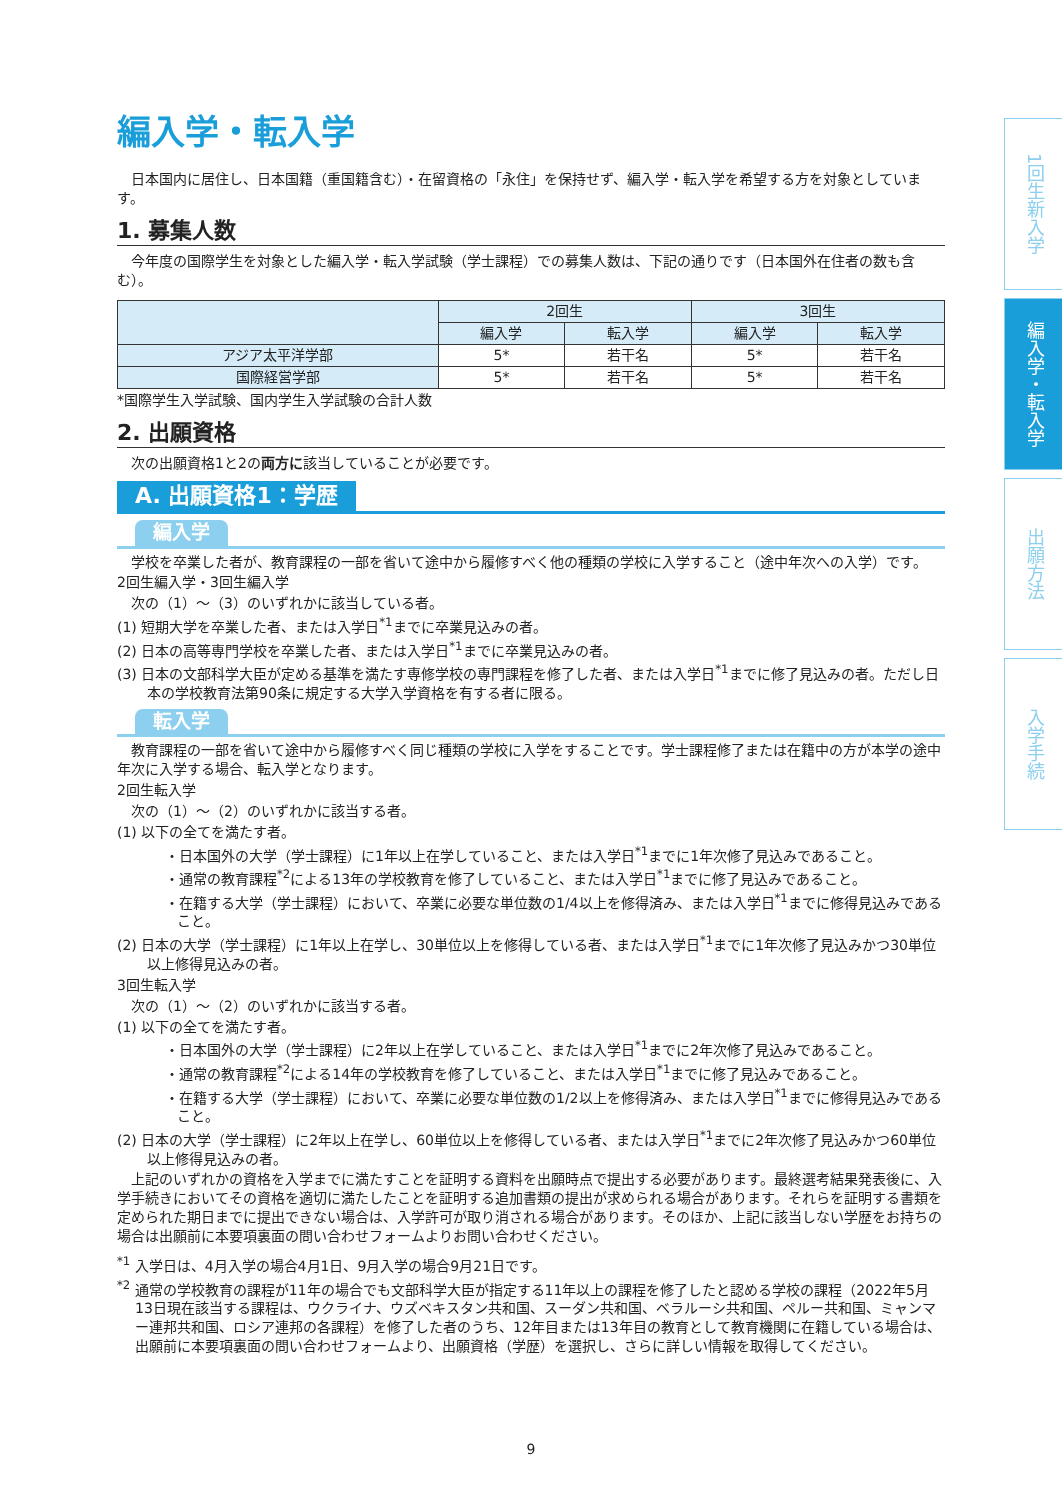1回生新入学
編入学・転入学
出願方法
入学手続
編入学・転入学
日本国内に居住し、日本国籍（重国籍含む）・在留資格の「永住」を保持せず、編入学・転入学を希望する方を対象としています。
1. 募集人数
今年度の国際学生を対象とした編入学・転入学試験（学士課程）での募集人数は、下記の通りです（日本国外在住者の数も含む）。
| | 2回生 | | 3回生 | |
| --- | --- | --- | --- | --- |
| | 編入学 | 転入学 | 編入学 | 転入学 |
| アジア太平洋学部 | 5* | 若干名 | 5* | 若干名 |
| 国際経営学部 | 5* | 若干名 | 5* | 若干名 |
*国際学生入学試験、国内学生入学試験の合計人数
2. 出願資格
次の出願資格1と2の両方に該当していることが必要です。
A. 出願資格1：学歴
編入学
学校を卒業した者が、教育課程の一部を省いて途中から履修すべく他の種類の学校に入学すること（途中年次への入学）です。
2回生編入学・3回生編入学
次の（1）～（3）のいずれかに該当している者。
(1) 短期大学を卒業した者、または入学日<sup>*1</sup>までに卒業見込みの者。
(2) 日本の高等専門学校を卒業した者、または入学日<sup>*1</sup>までに卒業見込みの者。
(3) 日本の文部科学大臣が定める基準を満たす専修学校の専門課程を修了した者、または入学日<sup>*1</sup>までに修了見込みの者。ただし日本の学校教育法第90条に規定する大学入学資格を有する者に限る。
転入学
教育課程の一部を省いて途中から履修すべく同じ種類の学校に入学をすることです。学士課程修了または在籍中の方が本学の途中年次に入学する場合、転入学となります。
2回生転入学
次の（1）～（2）のいずれかに該当する者。
(1) 以下の全てを満たす者。
・日本国外の大学（学士課程）に1年以上在学していること、または入学日<sup>*1</sup>までに1年次修了見込みであること。
・通常の教育課程<sup>*2</sup>による13年の学校教育を修了していること、または入学日<sup>*1</sup>までに修了見込みであること。
・在籍する大学（学士課程）において、卒業に必要な単位数の1/4以上を修得済み、または入学日<sup>*1</sup>までに修得見込みであること。
(2) 日本の大学（学士課程）に1年以上在学し、30単位以上を修得している者、または入学日<sup>*1</sup>までに1年次修了見込みかつ30単位以上修得見込みの者。
3回生転入学
次の（1）～（2）のいずれかに該当する者。
(1) 以下の全てを満たす者。
・日本国外の大学（学士課程）に2年以上在学していること、または入学日<sup>*1</sup>までに2年次修了見込みであること。
・通常の教育課程<sup>*2</sup>による14年の学校教育を修了していること、または入学日<sup>*1</sup>までに修了見込みであること。
・在籍する大学（学士課程）において、卒業に必要な単位数の1/2以上を修得済み、または入学日<sup>*1</sup>までに修得見込みであること。
(2) 日本の大学（学士課程）に2年以上在学し、60単位以上を修得している者、または入学日<sup>*1</sup>までに2年次修了見込みかつ60単位以上修得見込みの者。
上記のいずれかの資格を入学までに満たすことを証明する資料を出願時点で提出する必要があります。最終選考結果発表後に、入学手続きにおいてその資格を適切に満たしたことを証明する追加書類の提出が求められる場合があります。それらを証明する書類を定められた期日までに提出できない場合は、入学許可が取り消される場合があります。そのほか、上記に該当しない学歴をお持ちの場合は出願前に本要項裏面の問い合わせフォームよりお問い合わせください。
<sup>*1</sup> 入学日は、4月入学の場合4月1日、9月入学の場合9月21日です。
<sup>*2</sup> 通常の学校教育の課程が11年の場合でも文部科学大臣が指定する11年以上の課程を修了したと認める学校の課程（2022年5月13日現在該当する課程は、ウクライナ、ウズベキスタン共和国、スーダン共和国、ベラルーシ共和国、ペルー共和国、ミャンマー連邦共和国、ロシア連邦の各課程）を修了した者のうち、12年目または13年目の教育として教育機関に在籍している場合は、出願前に本要項裏面の問い合わせフォームより、出願資格（学歴）を選択し、さらに詳しい情報を取得してください。
9